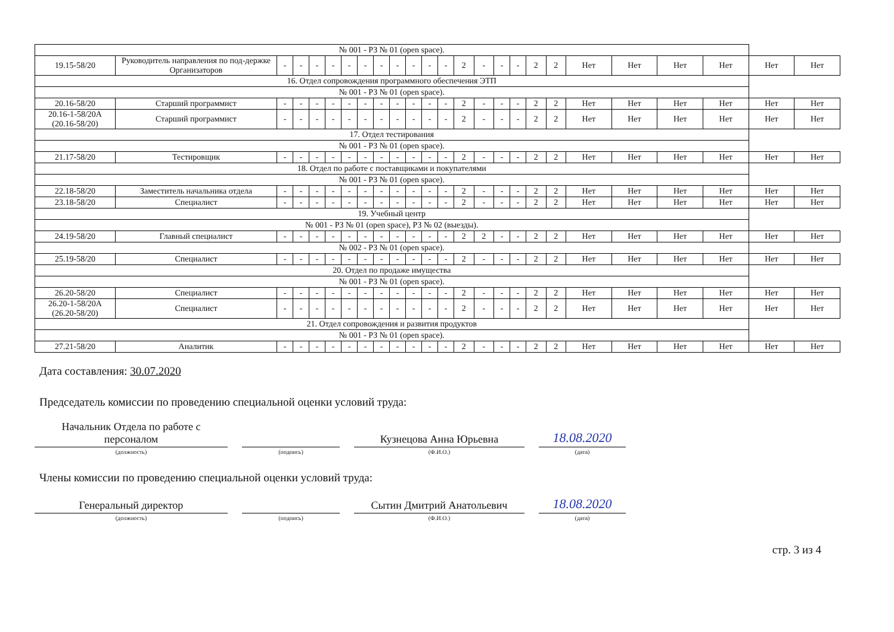| № 001 - РЗ № 01 (open space). | | | | | | | | | | | | | | | | | | | | | | | | |
| 19.15-58/20 | Руководитель направления по под-держке Организаторов | - | - | - | - | - | - | - | - | - | - | - | 2 | - | - | - | 2 | 2 | Нет | Нет | Нет | Нет | Нет | Нет |
| 16. Отдел сопровождения программного обеспечения ЭТП | | | | | | | | | | | | | | | | | | | | | | | | |
| № 001 - РЗ № 01 (open space). | | | | | | | | | | | | | | | | | | | | | | | | |
| 20.16-58/20 | Старший программист | - | - | - | - | - | - | - | - | - | - | - | 2 | - | - | - | 2 | 2 | Нет | Нет | Нет | Нет | Нет | Нет |
| 20.16-1-58/20А (20.16-58/20) | Старший программист | - | - | - | - | - | - | - | - | - | - | - | 2 | - | - | - | 2 | 2 | Нет | Нет | Нет | Нет | Нет | Нет |
| 17. Отдел тестирования | | | | | | | | | | | | | | | | | | | | | | | | |
| № 001 - РЗ № 01 (open space). | | | | | | | | | | | | | | | | | | | | | | | | |
| 21.17-58/20 | Тестировщик | - | - | - | - | - | - | - | - | - | - | - | 2 | - | - | - | 2 | 2 | Нет | Нет | Нет | Нет | Нет | Нет |
| 18. Отдел по работе с поставщиками и покупателями | | | | | | | | | | | | | | | | | | | | | | | | |
| № 001 - РЗ № 01 (open space). | | | | | | | | | | | | | | | | | | | | | | | | |
| 22.18-58/20 | Заместитель начальника отдела | - | - | - | - | - | - | - | - | - | - | - | 2 | - | - | - | 2 | 2 | Нет | Нет | Нет | Нет | Нет | Нет |
| 23.18-58/20 | Специалист | - | - | - | - | - | - | - | - | - | - | - | 2 | - | - | - | 2 | 2 | Нет | Нет | Нет | Нет | Нет | Нет |
| 19. Учебный центр | | | | | | | | | | | | | | | | | | | | | | | | |
| № 001 - РЗ № 01 (open space), РЗ № 02 (выезды). | | | | | | | | | | | | | | | | | | | | | | | | |
| 24.19-58/20 | Главный специалист | - | - | - | - | - | - | - | - | - | - | - | 2 | 2 | - | - | 2 | 2 | Нет | Нет | Нет | Нет | Нет | Нет |
| № 002 - РЗ № 01 (open space). | | | | | | | | | | | | | | | | | | | | | | | | |
| 25.19-58/20 | Специалист | - | - | - | - | - | - | - | - | - | - | - | 2 | - | - | - | 2 | 2 | Нет | Нет | Нет | Нет | Нет | Нет |
| 20. Отдел по продаже имущества | | | | | | | | | | | | | | | | | | | | | | | | |
| № 001 - РЗ № 01 (open space). | | | | | | | | | | | | | | | | | | | | | | | | |
| 26.20-58/20 | Специалист | - | - | - | - | - | - | - | - | - | - | - | 2 | - | - | - | 2 | 2 | Нет | Нет | Нет | Нет | Нет | Нет |
| 26.20-1-58/20А (26.20-58/20) | Специалист | - | - | - | - | - | - | - | - | - | - | - | 2 | - | - | - | 2 | 2 | Нет | Нет | Нет | Нет | Нет | Нет |
| 21. Отдел сопровождения и развития продуктов | | | | | | | | | | | | | | | | | | | | | | | | |
| № 001 - РЗ № 01 (open space). | | | | | | | | | | | | | | | | | | | | | | | | |
| 27.21-58/20 | Аналитик | - | - | - | - | - | - | - | - | - | - | - | 2 | - | - | - | 2 | 2 | Нет | Нет | Нет | Нет | Нет | Нет |
Дата составления: 30.07.2020
Председатель комиссии по проведению специальной оценки условий труда:
Начальник Отдела по работе с персоналом
(должность)
(подпись)
Кузнецова Анна Юрьевна
(Ф.И.О.)
18.08.2020
(дата)
Члены комиссии по проведению специальной оценки условий труда:
Генеральный директор
(должность)
(подпись)
Сытин Дмитрий Анатольевич
(Ф.И.О.)
18.08.2020
(дата)
стр. 3 из 4